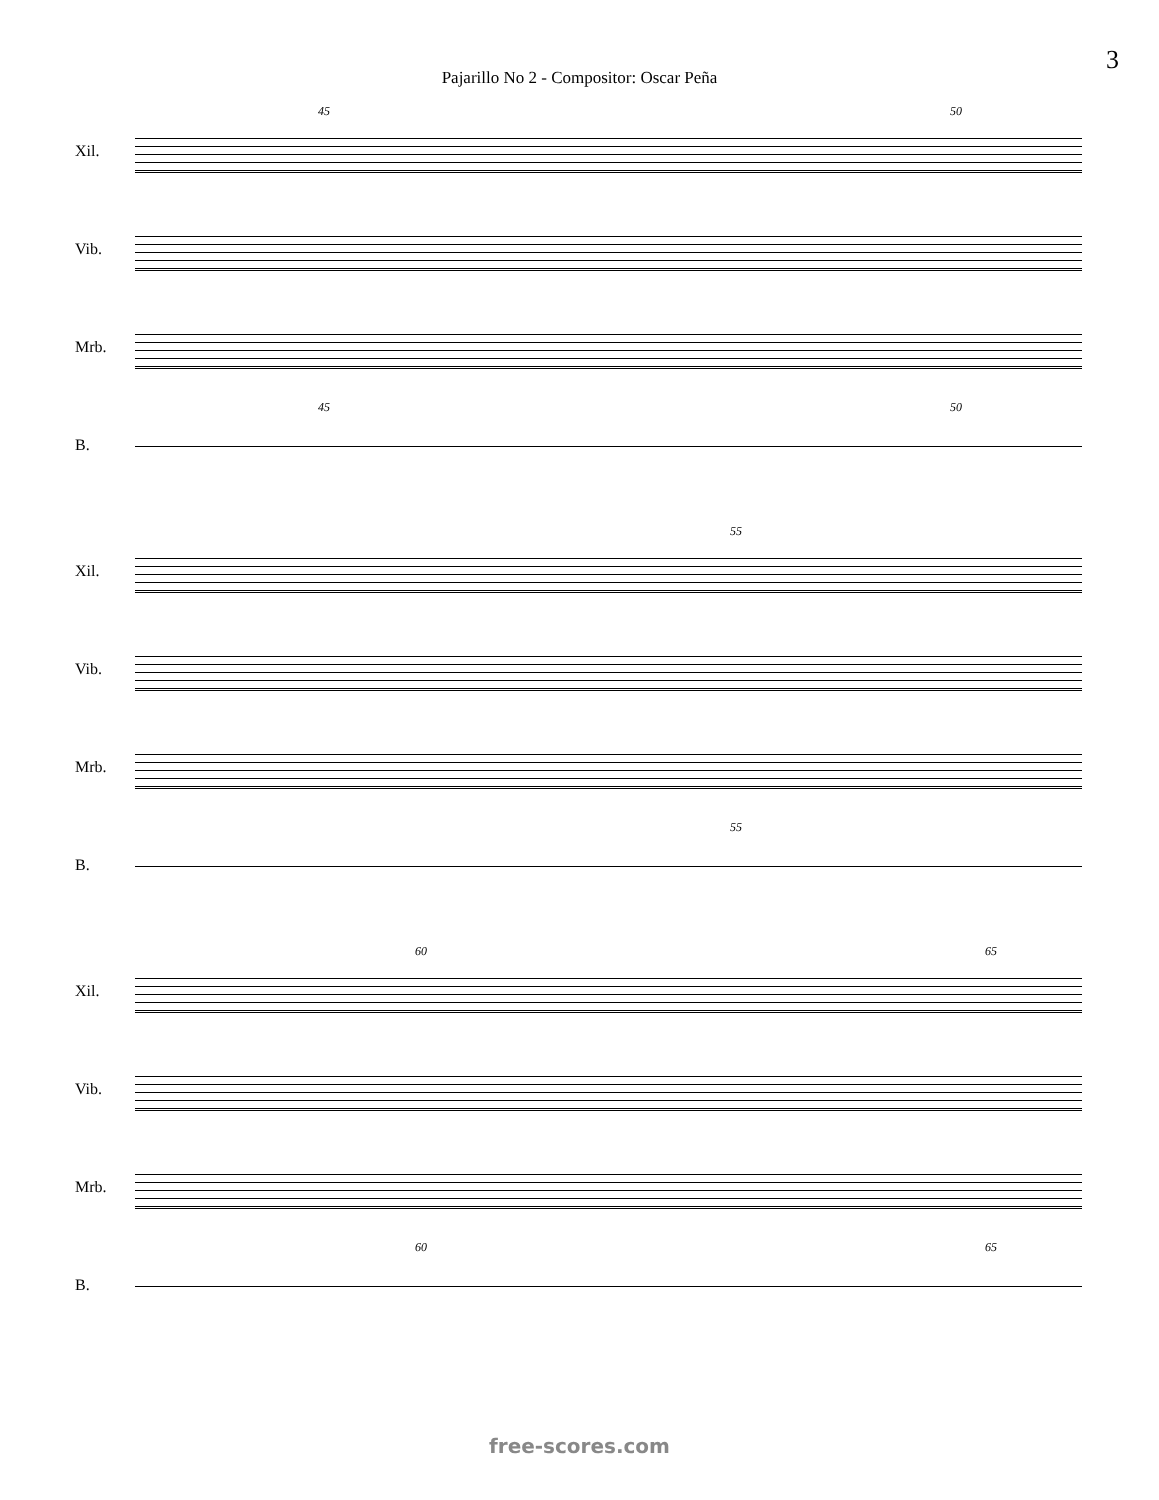3
Pajarillo No 2 - Compositor: Oscar Peña
45 50
Xil.
Vib.
Mrb.
45 50
B.
55
Xil.
Vib.
Mrb.
55
B.
60 65
Xil.
Vib.
Mrb.
60 65
B.
free-scores.com